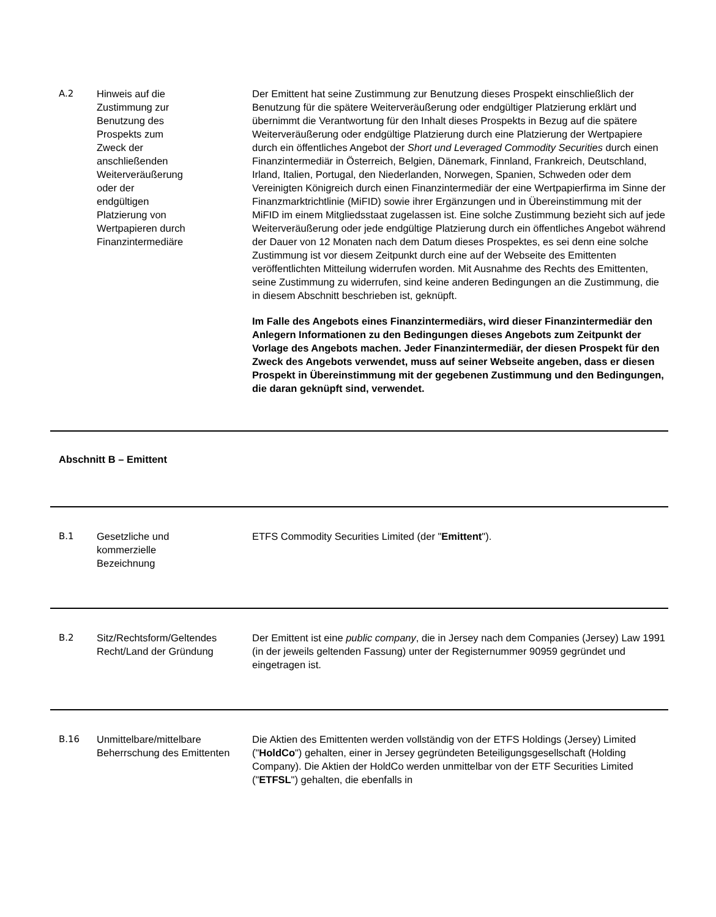| A.2 | Hinweis auf die Zustimmung zur Benutzung des Prospekts zum Zweck der anschließenden Weiterveräußerung oder der endgültigen Platzierung von Wertpapieren durch Finanzintermediäre | Der Emittent hat seine Zustimmung zur Benutzung dieses Prospekt einschließlich der Benutzung für die spätere Weiterveräußerung oder endgültiger Platzierung erklärt und übernimmt die Verantwortung für den Inhalt dieses Prospekts in Bezug auf die spätere Weiterveräußerung oder endgültige Platzierung durch eine Platzierung der Wertpapiere durch ein öffentliches Angebot der Short und Leveraged Commodity Securities durch einen Finanzintermediär in Österreich, Belgien, Dänemark, Finnland, Frankreich, Deutschland, Irland, Italien, Portugal, den Niederlanden, Norwegen, Spanien, Schweden oder dem Vereinigten Königreich durch einen Finanzintermediär der eine Wertpapierfirma im Sinne der Finanzmarktrichtlinie (MiFID) sowie ihrer Ergänzungen und in Übereinstimmung mit der MiFID im einem Mitgliedsstaat zugelassen ist. Eine solche Zustimmung bezieht sich auf jede Weiterveräußerung oder jede endgültige Platzierung durch ein öffentliches Angebot während der Dauer von 12 Monaten nach dem Datum dieses Prospektes, es sei denn eine solche Zustimmung ist vor diesem Zeitpunkt durch eine auf der Webseite des Emittenten veröffentlichten Mitteilung widerrufen worden. Mit Ausnahme des Rechts des Emittenten, seine Zustimmung zu widerrufen, sind keine anderen Bedingungen an die Zustimmung, die in diesem Abschnitt beschrieben ist, geknüpft. Im Falle des Angebots eines Finanzintermediärs, wird dieser Finanzintermediär den Anlegern Informationen zu den Bedingungen dieses Angebots zum Zeitpunkt der Vorlage des Angebots machen. Jeder Finanzintermediär, der diesen Prospekt für den Zweck des Angebots verwendet, muss auf seiner Webseite angeben, dass er diesen Prospekt in Übereinstimmung mit der gegebenen Zustimmung und den Bedingungen, die daran geknüpft sind, verwendet. |
| Abschnitt B – Emittent | | |
| B.1 | Gesetzliche und kommerzielle Bezeichnung | ETFS Commodity Securities Limited (der " Emittent "). |
| B.2 | Sitz/Rechtsform/Geltendes Recht/Land der Gründung | Der Emittent ist eine public company , die in Jersey nach dem Companies (Jersey) Law 1991 (in der jeweils geltenden Fassung) unter der Registernummer 90959 gegründet und eingetragen ist. |
| B.16 | Unmittelbare/mittelbare Beherrschung des Emittenten | Die Aktien des Emittenten werden vollständig von der ETFS Holdings (Jersey) Limited (" HoldCo ") gehalten, einer in Jersey gegründeten Beteiligungsgesellschaft (Holding Company). Die Aktien der HoldCo werden unmittelbar von der ETF Securities Limited (" ETFSL ") gehalten, die ebenfalls in |